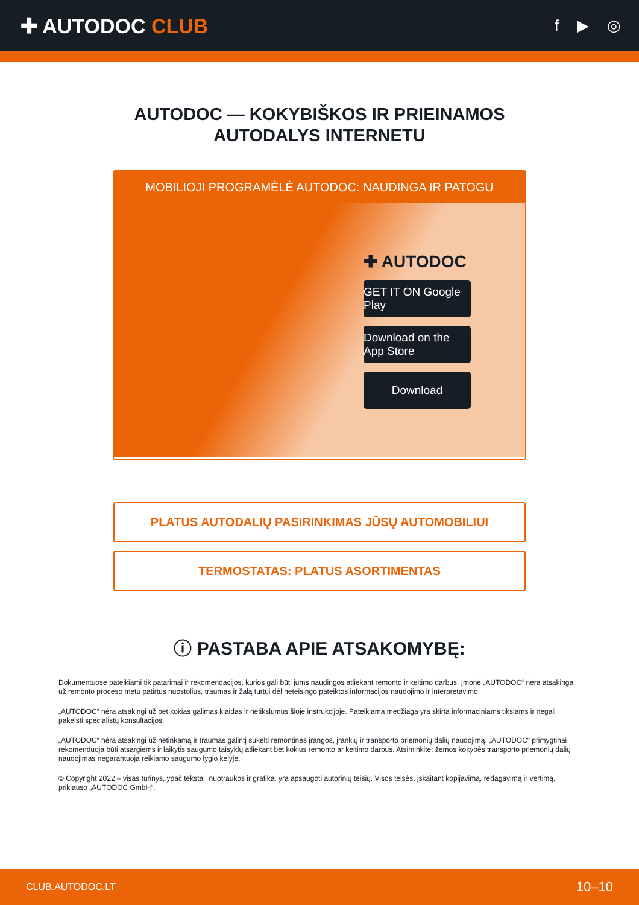✚ AUTODOC CLUB
f ▶ ◎
AUTODOC — KOKYBIŠKOS IR PRIEINAMOS
AUTODALYS INTERNETU
MOBILIOJI PROGRAMĖLĖ AUTODOC: NAUDINGA IR PATOGU
✚ AUTODOC
GET IT ON Google Play
Download on the App Store
Download
PLATUS AUTODALIŲ PASIRINKIMAS JŪSŲ AUTOMOBILIUI
TERMOSTATAS: PLATUS ASORTIMENTAS
ⓘ PASTABA APIE ATSAKOMYBĘ:
Dokumentuose pateikiami tik patarimai ir rekomendacijos, kurios gali būti jums naudingos atliekant remonto ir keitimo darbus. Įmonė „AUTODOC“ nėra atsakinga už remonto proceso metu patirtus nuostolius, traumas ir žalą turtui dėl neteisingo pateiktos informacijos naudojimo ir interpretavimo.
„AUTODOC“ nėra atsakingi už bet kokias galimas klaidas ir netikslumus šioje instrukcijoje. Pateikiama medžiaga yra skirta informaciniams tikslams ir negali pakeisti specialistų konsultacijos.
„AUTODOC“ nėra atsakingi už netinkamą ir traumas galintį sukelti remontinės įrangos, įrankių ir transporto priemonių dalių naudojimą. „AUTODOC“ primygtinai rekomenduoja būti atsargiems ir laikytis saugumo taisyklų atliekant bet kokius remonto ar keitimo darbus. Atsiminkite: žemos kokybės transporto priemonių dalių naudojimas negarantuoja reikiamo saugumo lygio kelyje.
© Copyright 2022 – visas turinys, ypač tekstai, nuotraukos ir grafika, yra apsaugoti autorinių teisių. Visos teisės, įskaitant kopijavimą, redagavimą ir vertimą, priklauso „AUTODOC GmbH“.
CLUB.AUTODOC.LT 10–10